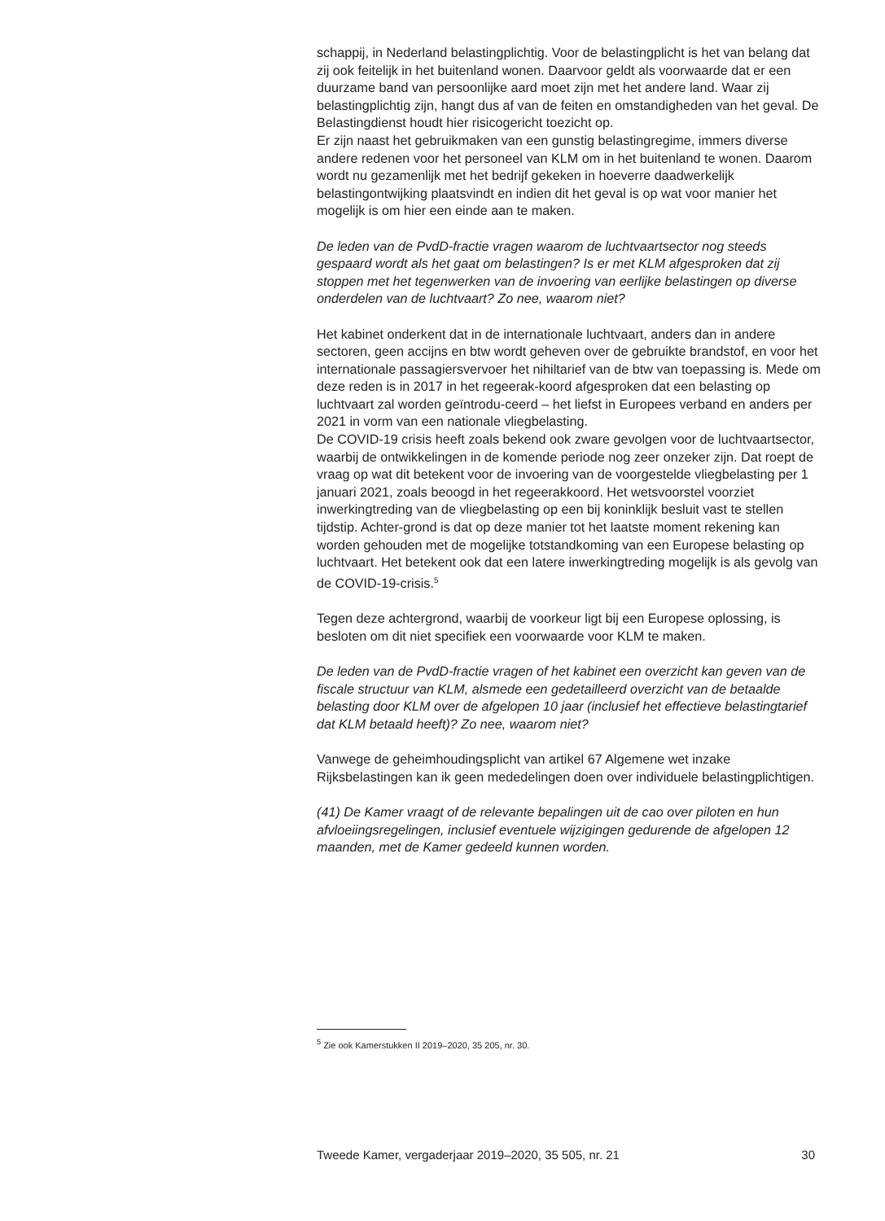schappij, in Nederland belastingplichtig. Voor de belastingplicht is het van belang dat zij ook feitelijk in het buitenland wonen. Daarvoor geldt als voorwaarde dat er een duurzame band van persoonlijke aard moet zijn met het andere land. Waar zij belastingplichtig zijn, hangt dus af van de feiten en omstandigheden van het geval. De Belastingdienst houdt hier risicogericht toezicht op.
Er zijn naast het gebruikmaken van een gunstig belastingregime, immers diverse andere redenen voor het personeel van KLM om in het buitenland te wonen. Daarom wordt nu gezamenlijk met het bedrijf gekeken in hoeverre daadwerkelijk belastingontwijking plaatsvindt en indien dit het geval is op wat voor manier het mogelijk is om hier een einde aan te maken.
De leden van de PvdD-fractie vragen waarom de luchtvaartsector nog steeds gespaard wordt als het gaat om belastingen? Is er met KLM afgesproken dat zij stoppen met het tegenwerken van de invoering van eerlijke belastingen op diverse onderdelen van de luchtvaart? Zo nee, waarom niet?
Het kabinet onderkent dat in de internationale luchtvaart, anders dan in andere sectoren, geen accijns en btw wordt geheven over de gebruikte brandstof, en voor het internationale passagiersvervoer het nihiltarief van de btw van toepassing is. Mede om deze reden is in 2017 in het regeerak-koord afgesproken dat een belasting op luchtvaart zal worden geïntrodu-ceerd – het liefst in Europees verband en anders per 2021 in vorm van een nationale vliegbelasting.
De COVID-19 crisis heeft zoals bekend ook zware gevolgen voor de luchtvaartsector, waarbij de ontwikkelingen in de komende periode nog zeer onzeker zijn. Dat roept de vraag op wat dit betekent voor de invoering van de voorgestelde vliegbelasting per 1 januari 2021, zoals beoogd in het regeerakkoord. Het wetsvoorstel voorziet inwerkingtreding van de vliegbelasting op een bij koninklijk besluit vast te stellen tijdstip. Achter-grond is dat op deze manier tot het laatste moment rekening kan worden gehouden met de mogelijke totstandkoming van een Europese belasting op luchtvaart. Het betekent ook dat een latere inwerkingtreding mogelijk is als gevolg van de COVID-19-crisis.<sup>5</sup>
Tegen deze achtergrond, waarbij de voorkeur ligt bij een Europese oplossing, is besloten om dit niet specifiek een voorwaarde voor KLM te maken.
De leden van de PvdD-fractie vragen of het kabinet een overzicht kan geven van de fiscale structuur van KLM, alsmede een gedetailleerd overzicht van de betaalde belasting door KLM over de afgelopen 10 jaar (inclusief het effectieve belastingtarief dat KLM betaald heeft)? Zo nee, waarom niet?
Vanwege de geheimhoudingsplicht van artikel 67 Algemene wet inzake Rijksbelastingen kan ik geen mededelingen doen over individuele belastingplichtigen.
(41) De Kamer vraagt of de relevante bepalingen uit de cao over piloten en hun afvloeiingsregelingen, inclusief eventuele wijzigingen gedurende de afgelopen 12 maanden, met de Kamer gedeeld kunnen worden.
<sup>5</sup> Zie ook Kamerstukken II 2019–2020, 35 205, nr. 30.
Tweede Kamer, vergaderjaar 2019–2020, 35 505, nr. 21 30